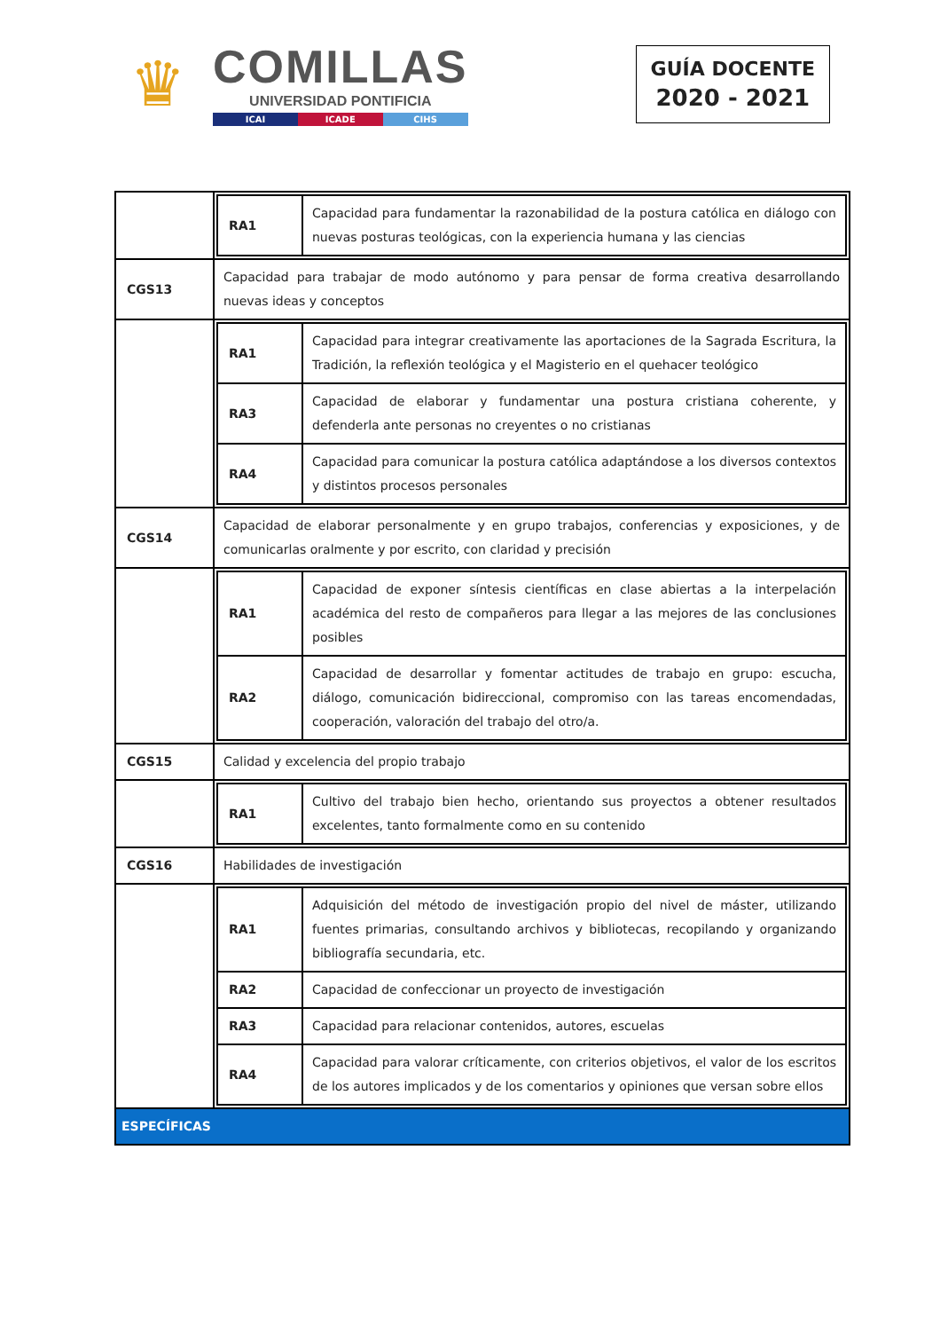♛
COMILLAS
UNIVERSIDAD PONTIFICIA
ICAI ICADE CIHS
GUÍA DOCENTE
2020 - 2021
| | / RA1 / Capacidad para fundamentar la razonabilidad de la postura católica en diálogo con nuevas posturas teológicas, con la experiencia humana y las ciencias / |
| CGS13 | Capacidad para trabajar de modo autónomo y para pensar de forma creativa desarrollando nuevas ideas y conceptos |
| | / RA1 / Capacidad para integrar creativamente las aportaciones de la Sagrada Escritura, la Tradición, la reflexión teológica y el Magisterio en el quehacer teológico / / RA3 / Capacidad de elaborar y fundamentar una postura cristiana coherente, y defenderla ante personas no creyentes o no cristianas / / RA4 / Capacidad para comunicar la postura católica adaptándose a los diversos contextos y distintos procesos personales / |
| CGS14 | Capacidad de elaborar personalmente y en grupo trabajos, conferencias y exposiciones, y de comunicarlas oralmente y por escrito, con claridad y precisión |
| | / RA1 / Capacidad de exponer síntesis científicas en clase abiertas a la interpelación académica del resto de compañeros para llegar a las mejores de las conclusiones posibles / / RA2 / Capacidad de desarrollar y fomentar actitudes de trabajo en grupo: escucha, diálogo, comunicación bidireccional, compromiso con las tareas encomendadas, cooperación, valoración del trabajo del otro/a. / |
| CGS15 | Calidad y excelencia del propio trabajo |
| | / RA1 / Cultivo del trabajo bien hecho, orientando sus proyectos a obtener resultados excelentes, tanto formalmente como en su contenido / |
| CGS16 | Habilidades de investigación |
| | / RA1 / Adquisición del método de investigación propio del nivel de máster, utilizando fuentes primarias, consultando archivos y bibliotecas, recopilando y organizando bibliografía secundaria, etc. / / RA2 / Capacidad de confeccionar un proyecto de investigación / / RA3 / Capacidad para relacionar contenidos, autores, escuelas / / RA4 / Capacidad para valorar críticamente, con criterios objetivos, el valor de los escritos de los autores implicados y de los comentarios y opiniones que versan sobre ellos / |
| ESPECÍFICAS | |